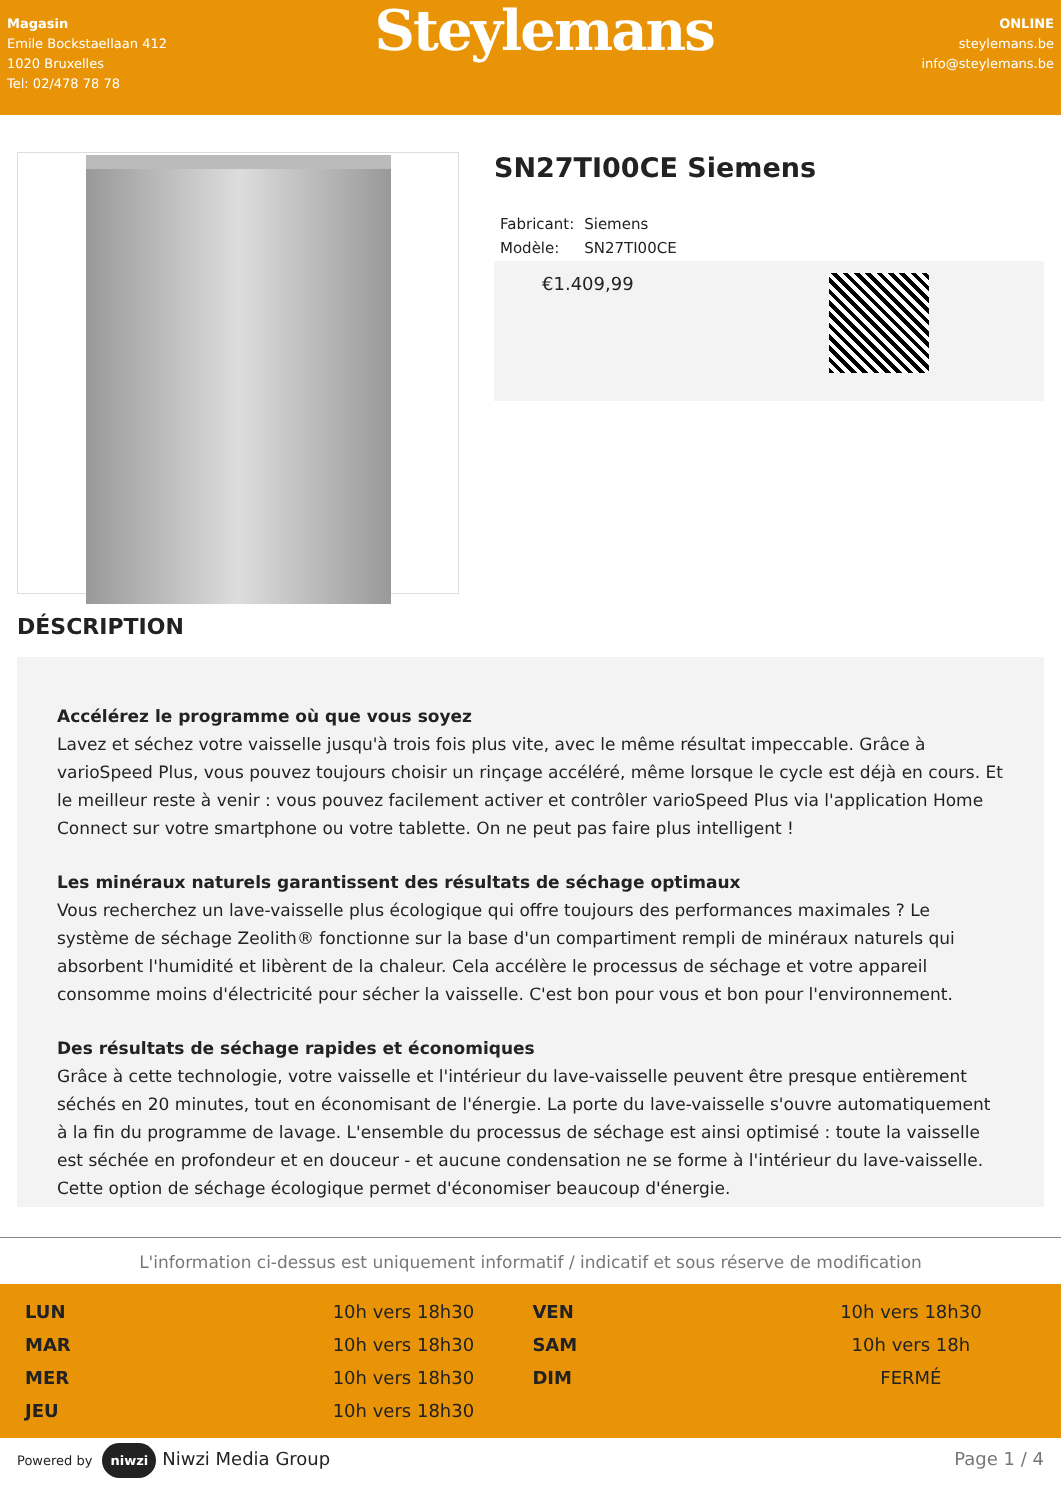Magasin
Emile Bockstaellaan 412
1020 Bruxelles
Tel: 02/478 78 78
Steylemans
ONLINE
steylemans.be
info@steylemans.be
SN27TI00CE Siemens
| Fabricant: | Siemens |
| Modèle: | SN27TI00CE |
€1.409,99
DÉSCRIPTION
Accélérez le programme où que vous soyez
Lavez et séchez votre vaisselle jusqu'à trois fois plus vite, avec le même résultat impeccable. Grâce à varioSpeed Plus, vous pouvez toujours choisir un rinçage accéléré, même lorsque le cycle est déjà en cours. Et le meilleur reste à venir : vous pouvez facilement activer et contrôler varioSpeed Plus via l'application Home Connect sur votre smartphone ou votre tablette. On ne peut pas faire plus intelligent !
Les minéraux naturels garantissent des résultats de séchage optimaux
Vous recherchez un lave-vaisselle plus écologique qui offre toujours des performances maximales ? Le système de séchage Zeolith® fonctionne sur la base d'un compartiment rempli de minéraux naturels qui absorbent l'humidité et libèrent de la chaleur. Cela accélère le processus de séchage et votre appareil consomme moins d'électricité pour sécher la vaisselle. C'est bon pour vous et bon pour l'environnement.
Des résultats de séchage rapides et économiques
Grâce à cette technologie, votre vaisselle et l'intérieur du lave-vaisselle peuvent être presque entièrement séchés en 20 minutes, tout en économisant de l'énergie. La porte du lave-vaisselle s'ouvre automatiquement à la fin du programme de lavage. L'ensemble du processus de séchage est ainsi optimisé : toute la vaisselle est séchée en profondeur et en douceur - et aucune condensation ne se forme à l'intérieur du lave-vaisselle. Cette option de séchage écologique permet d'économiser beaucoup d'énergie.
L'information ci-dessus est uniquement informatif / indicatif et sous réserve de modification
| LUN | 10h vers 18h30 | VEN | 10h vers 18h30 |
| MAR | 10h vers 18h30 | SAM | 10h vers 18h |
| MER | 10h vers 18h30 | DIM | FERMÉ |
| JEU | 10h vers 18h30 | | |
Powered by niwzi Niwzi Media Group
Page 1 / 4